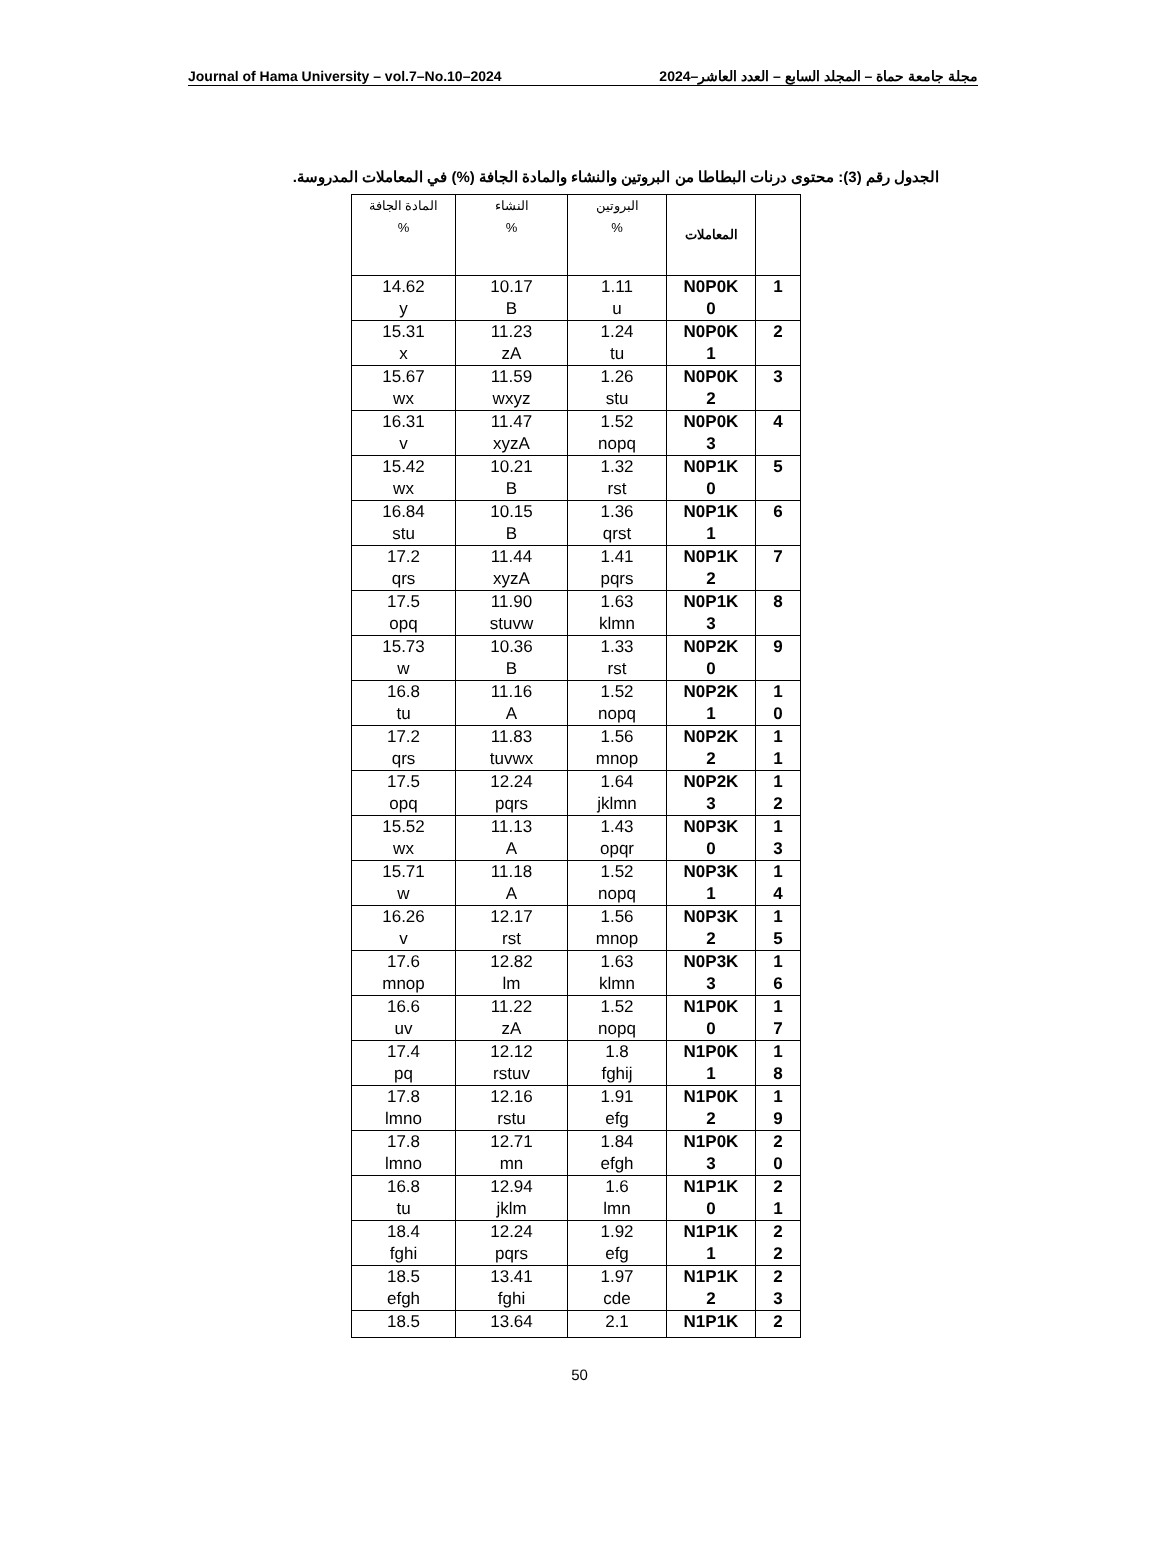Journal of Hama University – vol.7–No.10–2024 مجلة جامعة حماة – المجلد السابع – العدد العاشر–2024
الجدول رقم (3): محتوى درنات البطاطا من البروتين والنشاء والمادة الجافة (%) في المعاملات المدروسة.
| | المعاملات | البروتين % | النشاء % | المادة الجافة % |
| --- | --- | --- | --- | --- |
| 1 | N0P0K 0 | 1.11 u | 10.17 B | 14.62 y |
| 2 | N0P0K 1 | 1.24 tu | 11.23 zA | 15.31 x |
| 3 | N0P0K 2 | 1.26 stu | 11.59 wxyz | 15.67 wx |
| 4 | N0P0K 3 | 1.52 nopq | 11.47 xyzA | 16.31 v |
| 5 | N0P1K 0 | 1.32 rst | 10.21 B | 15.42 wx |
| 6 | N0P1K 1 | 1.36 qrst | 10.15 B | 16.84 stu |
| 7 | N0P1K 2 | 1.41 pqrs | 11.44 xyzA | 17.2 qrs |
| 8 | N0P1K 3 | 1.63 klmn | 11.90 stuvw | 17.5 opq |
| 9 | N0P2K 0 | 1.33 rst | 10.36 B | 15.73 w |
| 1 0 | N0P2K 1 | 1.52 nopq | 11.16 A | 16.8 tu |
| 1 1 | N0P2K 2 | 1.56 mnop | 11.83 tuvwx | 17.2 qrs |
| 1 2 | N0P2K 3 | 1.64 jklmn | 12.24 pqrs | 17.5 opq |
| 1 3 | N0P3K 0 | 1.43 opqr | 11.13 A | 15.52 wx |
| 1 4 | N0P3K 1 | 1.52 nopq | 11.18 A | 15.71 w |
| 1 5 | N0P3K 2 | 1.56 mnop | 12.17 rst | 16.26 v |
| 1 6 | N0P3K 3 | 1.63 klmn | 12.82 lm | 17.6 mnop |
| 1 7 | N1P0K 0 | 1.52 nopq | 11.22 zA | 16.6 uv |
| 1 8 | N1P0K 1 | 1.8 fghij | 12.12 rstuv | 17.4 pq |
| 1 9 | N1P0K 2 | 1.91 efg | 12.16 rstu | 17.8 lmno |
| 2 0 | N1P0K 3 | 1.84 efgh | 12.71 mn | 17.8 lmno |
| 2 1 | N1P1K 0 | 1.6 lmn | 12.94 jklm | 16.8 tu |
| 2 2 | N1P1K 1 | 1.92 efg | 12.24 pqrs | 18.4 fghi |
| 2 3 | N1P1K 2 | 1.97 cde | 13.41 fghi | 18.5 efgh |
| 2 | N1P1K | 2.1 | 13.64 | 18.5 |
50